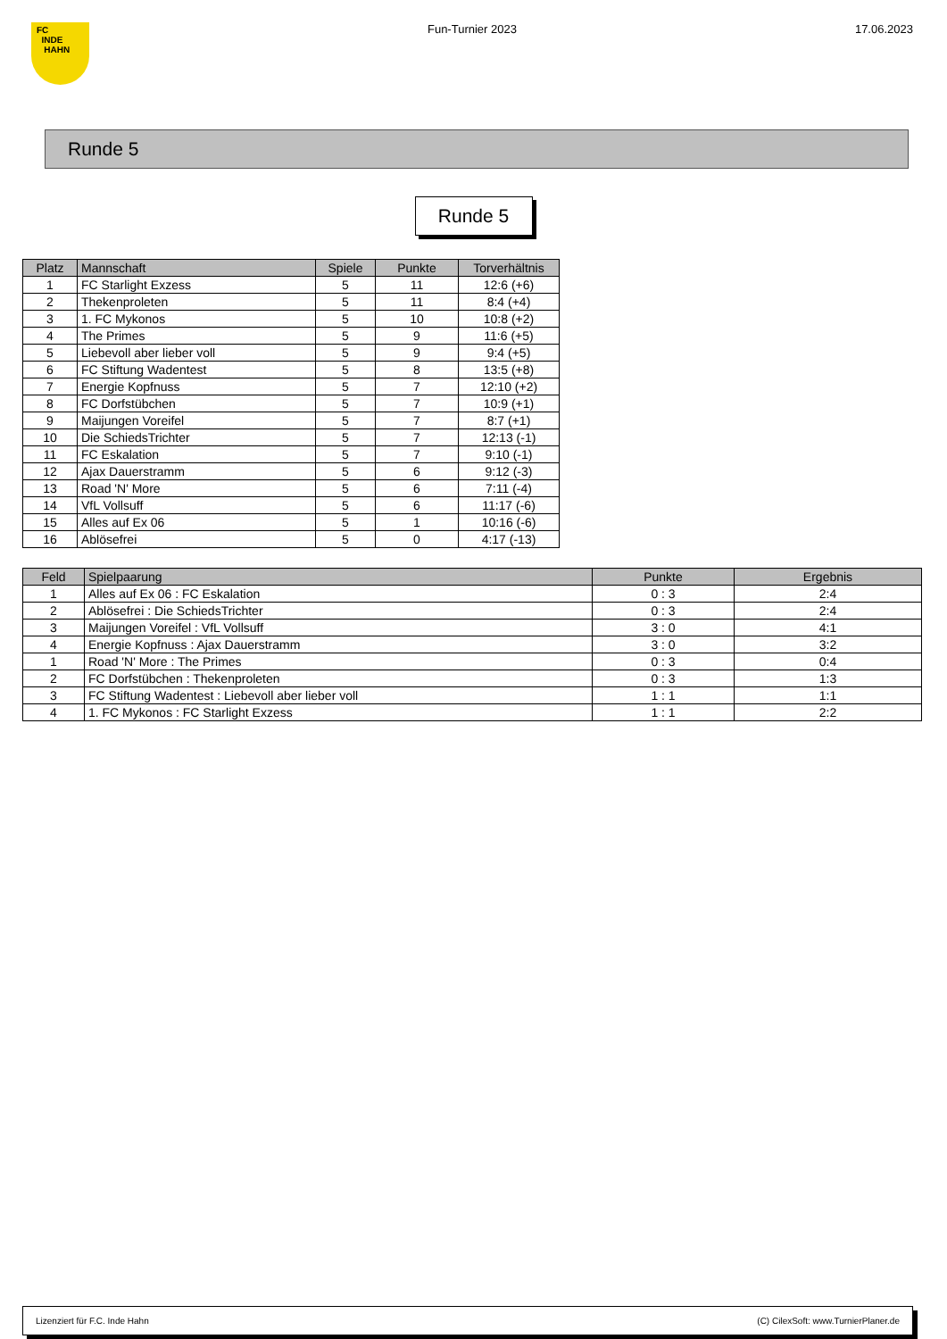FC
INDE
HAHN
Fun-Turnier 2023 17.06.2023
Runde 5
Runde 5
| Platz | Mannschaft | Spiele | Punkte | Torverhältnis |
| --- | --- | --- | --- | --- |
| 1 | FC Starlight Exzess | 5 | 11 | 12:6 (+6) |
| 2 | Thekenproleten | 5 | 11 | 8:4 (+4) |
| 3 | 1. FC Mykonos | 5 | 10 | 10:8 (+2) |
| 4 | The Primes | 5 | 9 | 11:6 (+5) |
| 5 | Liebevoll aber lieber voll | 5 | 9 | 9:4 (+5) |
| 6 | FC Stiftung Wadentest | 5 | 8 | 13:5 (+8) |
| 7 | Energie Kopfnuss | 5 | 7 | 12:10 (+2) |
| 8 | FC Dorfstübchen | 5 | 7 | 10:9 (+1) |
| 9 | Maijungen Voreifel | 5 | 7 | 8:7 (+1) |
| 10 | Die SchiedsTrichter | 5 | 7 | 12:13 (-1) |
| 11 | FC Eskalation | 5 | 7 | 9:10 (-1) |
| 12 | Ajax Dauerstramm | 5 | 6 | 9:12 (-3) |
| 13 | Road 'N' More | 5 | 6 | 7:11 (-4) |
| 14 | VfL Vollsuff | 5 | 6 | 11:17 (-6) |
| 15 | Alles auf Ex 06 | 5 | 1 | 10:16 (-6) |
| 16 | Ablösefrei | 5 | 0 | 4:17 (-13) |
| Feld | Spielpaarung | Punkte | Ergebnis |
| --- | --- | --- | --- |
| 1 | Alles auf Ex 06 : FC Eskalation | 0 : 3 | 2:4 |
| 2 | Ablösefrei : Die SchiedsTrichter | 0 : 3 | 2:4 |
| 3 | Maijungen Voreifel : VfL Vollsuff | 3 : 0 | 4:1 |
| 4 | Energie Kopfnuss : Ajax Dauerstramm | 3 : 0 | 3:2 |
| 1 | Road 'N' More : The Primes | 0 : 3 | 0:4 |
| 2 | FC Dorfstübchen : Thekenproleten | 0 : 3 | 1:3 |
| 3 | FC Stiftung Wadentest : Liebevoll aber lieber voll | 1 : 1 | 1:1 |
| 4 | 1. FC Mykonos : FC Starlight Exzess | 1 : 1 | 2:2 |
Lizenziert für F.C. Inde Hahn (C) CilexSoft: www.TurnierPlaner.de